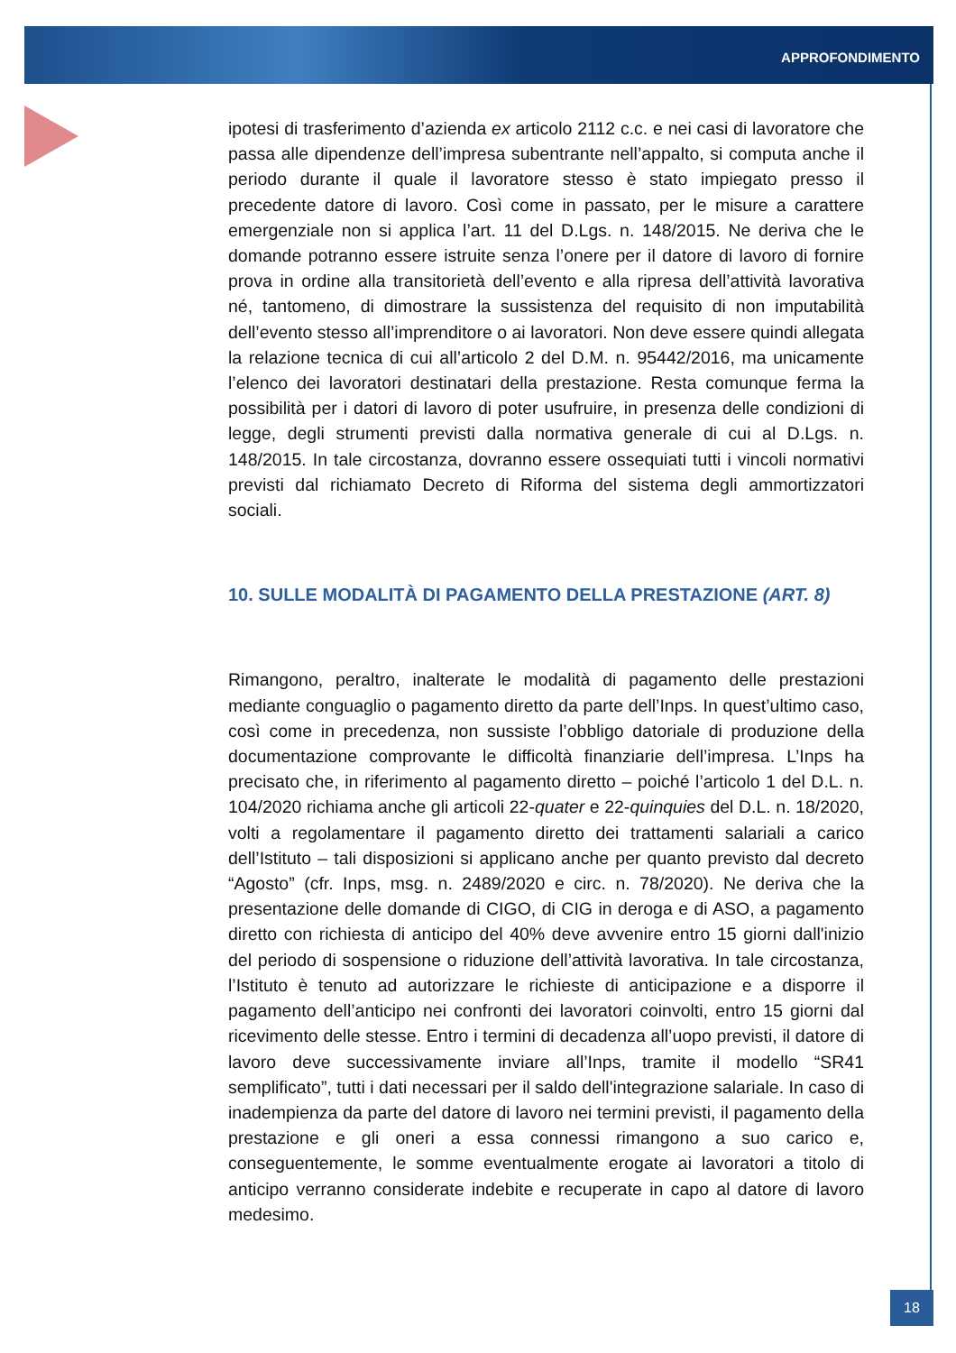APPROFONDIMENTO
ipotesi di trasferimento d’azienda ex articolo 2112 c.c. e nei casi di lavoratore che passa alle dipendenze dell’impresa subentrante nell’appalto, si computa anche il periodo durante il quale il lavoratore stesso è stato impiegato presso il precedente datore di lavoro. Così come in passato, per le misure a carattere emergenziale non si applica l’art. 11 del D.Lgs. n. 148/2015. Ne deriva che le domande potranno essere istruite senza l’onere per il datore di lavoro di fornire prova in ordine alla transitorietà dell’evento e alla ripresa dell’attività lavorativa né, tantomeno, di dimostrare la sussistenza del requisito di non imputabilità dell’evento stesso all’imprenditore o ai lavoratori. Non deve essere quindi allegata la relazione tecnica di cui all’articolo 2 del D.M. n. 95442/2016, ma unicamente l’elenco dei lavoratori destinatari della prestazione. Resta comunque ferma la possibilità per i datori di lavoro di poter usufruire, in presenza delle condizioni di legge, degli strumenti previsti dalla normativa generale di cui al D.Lgs. n. 148/2015. In tale circostanza, dovranno essere ossequiati tutti i vincoli normativi previsti dal richiamato Decreto di Riforma del sistema degli ammortizzatori sociali.
10. SULLE MODALITÀ DI PAGAMENTO DELLA PRESTAZIONE (ART. 8)
Rimangono, peraltro, inalterate le modalità di pagamento delle prestazioni mediante conguaglio o pagamento diretto da parte dell’Inps. In quest’ultimo caso, così come in precedenza, non sussiste l’obbligo datoriale di produzione della documentazione comprovante le difficoltà finanziarie dell’impresa. L’Inps ha precisato che, in riferimento al pagamento diretto – poiché l’articolo 1 del D.L. n. 104/2020 richiama anche gli articoli 22-quater e 22-quinquies del D.L. n. 18/2020, volti a regolamentare il pagamento diretto dei trattamenti salariali a carico dell’Istituto – tali disposizioni si applicano anche per quanto previsto dal decreto “Agosto” (cfr. Inps, msg. n. 2489/2020 e circ. n. 78/2020). Ne deriva che la presentazione delle domande di CIGO, di CIG in deroga e di ASO, a pagamento diretto con richiesta di anticipo del 40% deve avvenire entro 15 giorni dall'inizio del periodo di sospensione o riduzione dell’attività lavorativa. In tale circostanza, l’Istituto è tenuto ad autorizzare le richieste di anticipazione e a disporre il pagamento dell’anticipo nei confronti dei lavoratori coinvolti, entro 15 giorni dal ricevimento delle stesse. Entro i termini di decadenza all’uopo previsti, il datore di lavoro deve successivamente inviare all’Inps, tramite il modello “SR41 semplificato”, tutti i dati necessari per il saldo dell'integrazione salariale. In caso di inadempienza da parte del datore di lavoro nei termini previsti, il pagamento della prestazione e gli oneri a essa connessi rimangono a suo carico e, conseguentemente, le somme eventualmente erogate ai lavoratori a titolo di anticipo verranno considerate indebite e recuperate in capo al datore di lavoro medesimo.
18